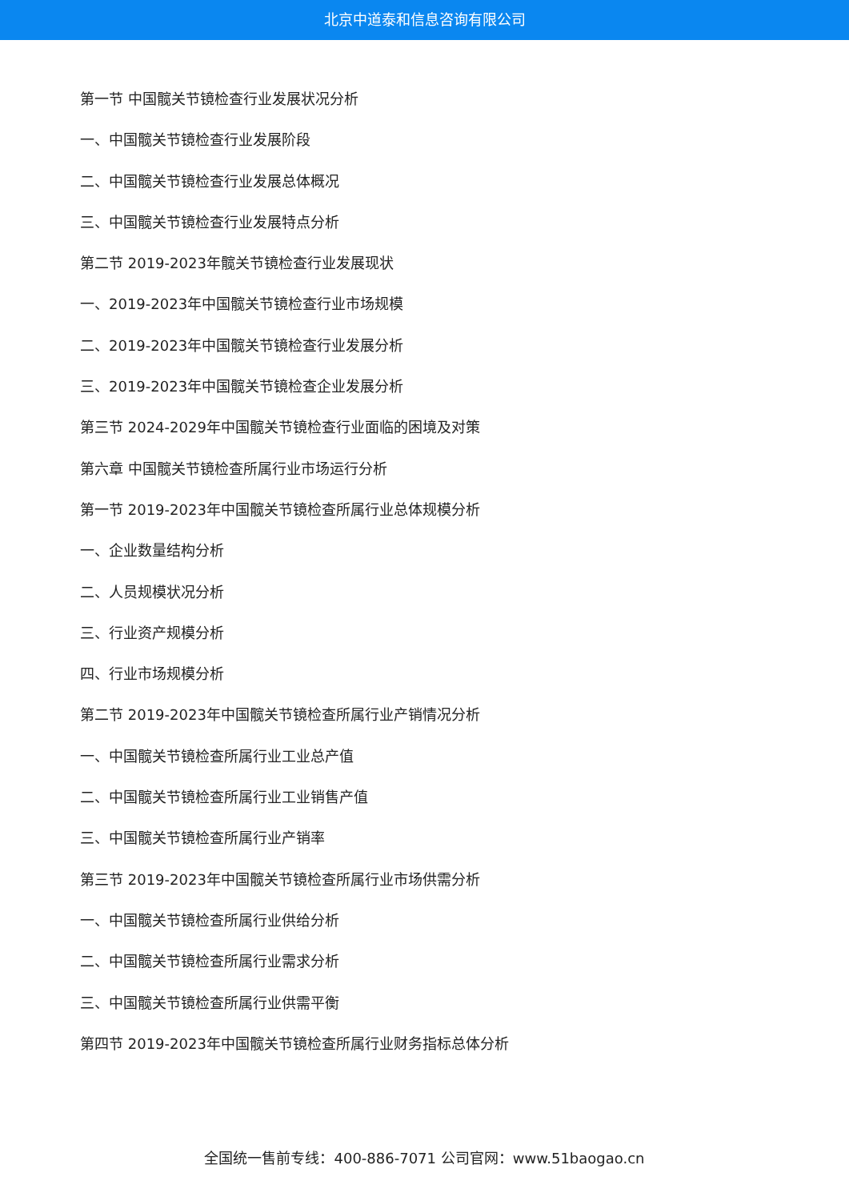北京中道泰和信息咨询有限公司
第一节 中国髋关节镜检查行业发展状况分析
一、中国髋关节镜检查行业发展阶段
二、中国髋关节镜检查行业发展总体概况
三、中国髋关节镜检查行业发展特点分析
第二节 2019-2023年髋关节镜检查行业发展现状
一、2019-2023年中国髋关节镜检查行业市场规模
二、2019-2023年中国髋关节镜检查行业发展分析
三、2019-2023年中国髋关节镜检查企业发展分析
第三节 2024-2029年中国髋关节镜检查行业面临的困境及对策
第六章 中国髋关节镜检查所属行业市场运行分析
第一节 2019-2023年中国髋关节镜检查所属行业总体规模分析
一、企业数量结构分析
二、人员规模状况分析
三、行业资产规模分析
四、行业市场规模分析
第二节 2019-2023年中国髋关节镜检查所属行业产销情况分析
一、中国髋关节镜检查所属行业工业总产值
二、中国髋关节镜检查所属行业工业销售产值
三、中国髋关节镜检查所属行业产销率
第三节 2019-2023年中国髋关节镜检查所属行业市场供需分析
一、中国髋关节镜检查所属行业供给分析
二、中国髋关节镜检查所属行业需求分析
三、中国髋关节镜检查所属行业供需平衡
第四节 2019-2023年中国髋关节镜检查所属行业财务指标总体分析
全国统一售前专线：400-886-7071 公司官网：www.51baogao.cn